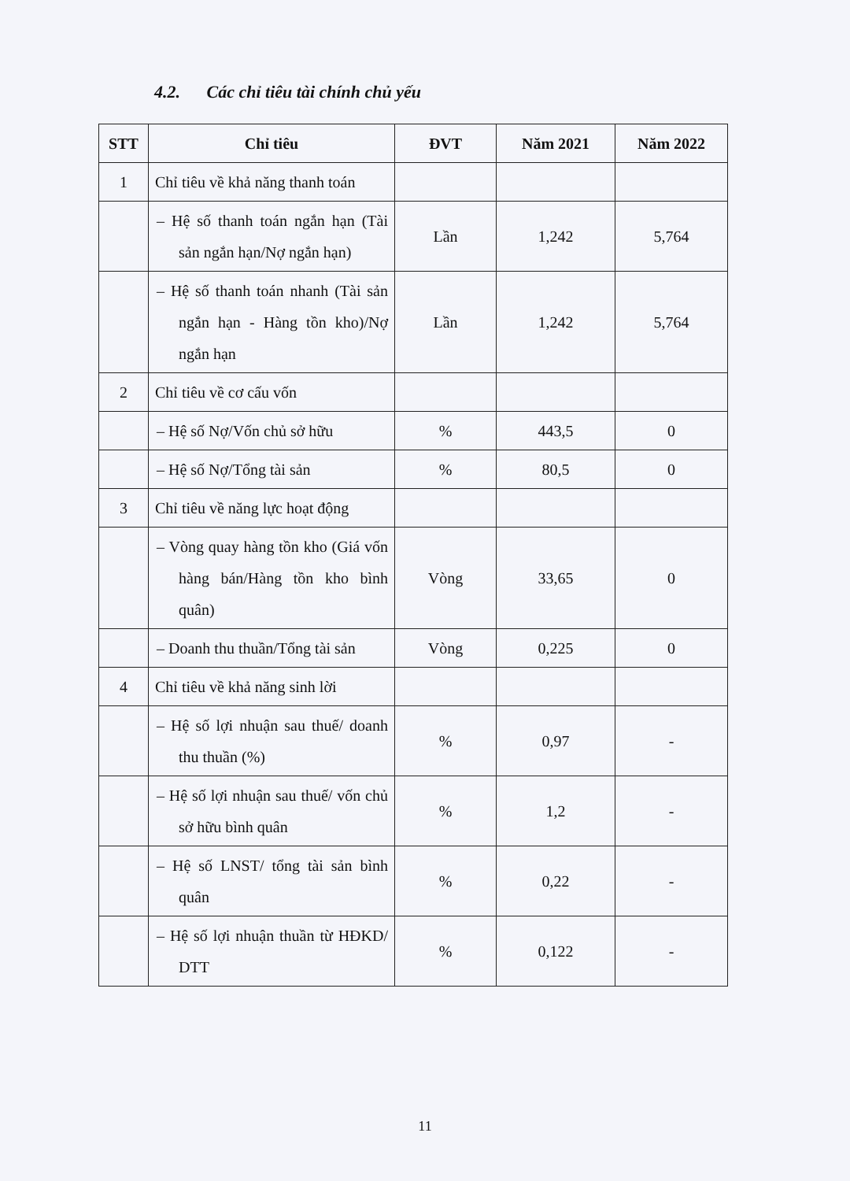4.2. Các chỉ tiêu tài chính chủ yếu
| STT | Chỉ tiêu | ĐVT | Năm 2021 | Năm 2022 |
| --- | --- | --- | --- | --- |
| 1 | Chỉ tiêu về khả năng thanh toán | | | |
| | – Hệ số thanh toán ngắn hạn (Tài sản ngắn hạn/Nợ ngắn hạn) | Lần | 1,242 | 5,764 |
| | – Hệ số thanh toán nhanh (Tài sản ngắn hạn - Hàng tồn kho)/Nợ ngắn hạn | Lần | 1,242 | 5,764 |
| 2 | Chỉ tiêu về cơ cấu vốn | | | |
| | – Hệ số Nợ/Vốn chủ sở hữu | % | 443,5 | 0 |
| | – Hệ số Nợ/Tổng tài sản | % | 80,5 | 0 |
| 3 | Chỉ tiêu về năng lực hoạt động | | | |
| | – Vòng quay hàng tồn kho (Giá vốn hàng bán/Hàng tồn kho bình quân) | Vòng | 33,65 | 0 |
| | – Doanh thu thuần/Tổng tài sản | Vòng | 0,225 | 0 |
| 4 | Chỉ tiêu về khả năng sinh lời | | | |
| | – Hệ số lợi nhuận sau thuế/ doanh thu thuần (%) | % | 0,97 | - |
| | – Hệ số lợi nhuận sau thuế/ vốn chủ sở hữu bình quân | % | 1,2 | - |
| | – Hệ số LNST/ tổng tài sản bình quân | % | 0,22 | - |
| | – Hệ số lợi nhuận thuần từ HĐKD/ DTT | % | 0,122 | - |
11